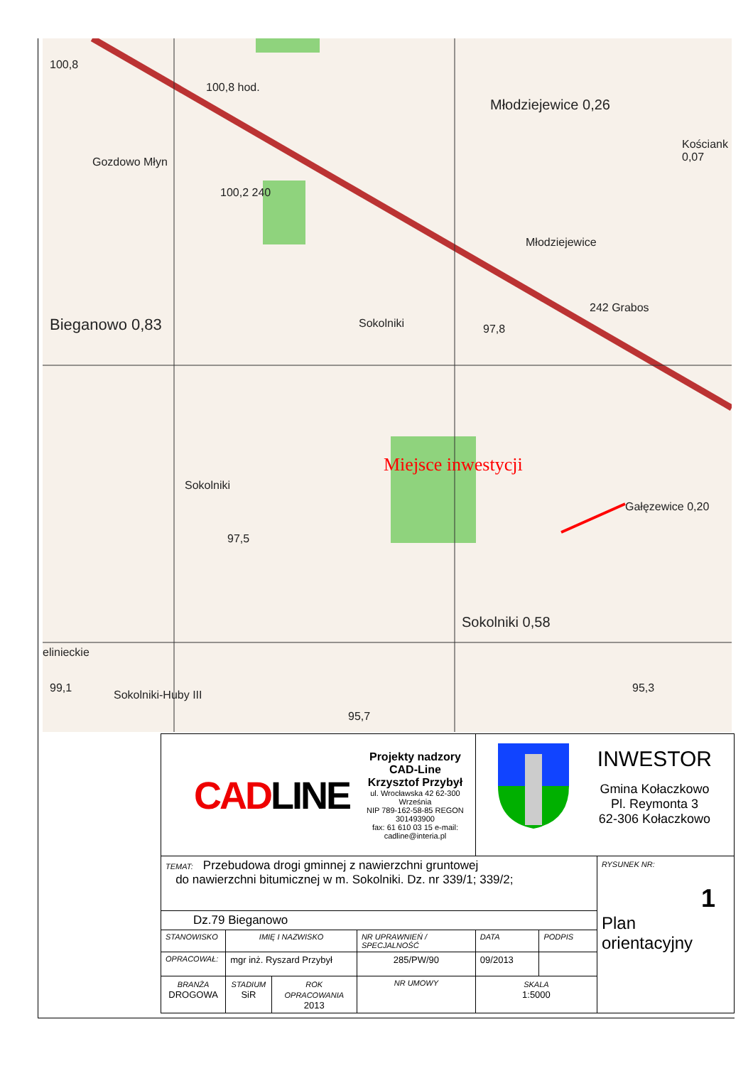100,8
100,8 hod.
Młodziejewice 0,26
Kościank 0,07
Gozdowo Młyn
100,2 240
Młodziejewice
Bieganowo 0,83 Sokolniki 97,8
242 Grabos
Sokolniki
Miejsce inwestycji
Gałęzewice 0,20
97,5
Sokolniki 0,58
elinieckie
99,1
Sokolniki-Huby III
95,7
95,3
| CAD LINE Projekty nadzory CAD-Line Krzysztof Przybył ul. Wrocławska 42 62-300 Września NIP 789-162-58-85 REGON 301493900 fax: 61 610 03 15 e-mail: cadline@interia.pl | | | | INWESTOR Gmina Kołaczkowo Pl. Reymonta 3 62-306 Kołaczkowo | | |
| TEMAT: Przebudowa drogi gminnej z nawierzchni gruntowej do nawierzchni bitumicznej w m. Sokolniki. Dz. nr 339/1; 339/2; | | | | | | RYSUNEK NR: 1 Plan orientacyjny |
| Dz.79 Bieganowo | | | | | | |
| STANOWISKO | IMIĘ I NAZWISKO | | NR UPRAWNIEŃ / SPECJALNOŚĆ | DATA | PODPIS | |
| OPRACOWAŁ: | mgr inż. Ryszard Przybył | | 285/PW/90 | 09/2013 | | |
| BRANŻA DROGOWA | STADIUM SiR | ROK OPRACOWANIA 2013 | NR UMOWY | SKALA 1:5000 | | |